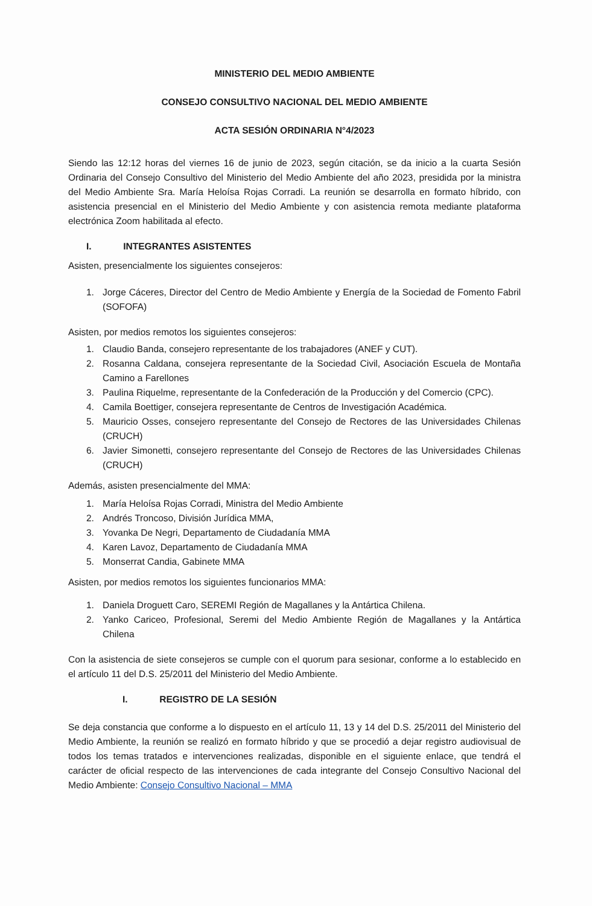MINISTERIO DEL MEDIO AMBIENTE
CONSEJO CONSULTIVO NACIONAL DEL MEDIO AMBIENTE
ACTA SESIÓN ORDINARIA N°4/2023
Siendo las 12:12 horas del viernes 16 de junio de 2023, según citación, se da inicio a la cuarta Sesión Ordinaria del Consejo Consultivo del Ministerio del Medio Ambiente del año 2023, presidida por la ministra del Medio Ambiente Sra. María Heloísa Rojas Corradi. La reunión se desarrolla en formato híbrido, con asistencia presencial en el Ministerio del Medio Ambiente y con asistencia remota mediante plataforma electrónica Zoom habilitada al efecto.
I. INTEGRANTES ASISTENTES
Asisten, presencialmente los siguientes consejeros:
1. Jorge Cáceres, Director del Centro de Medio Ambiente y Energía de la Sociedad de Fomento Fabril (SOFOFA)
Asisten, por medios remotos los siguientes consejeros:
1. Claudio Banda, consejero representante de los trabajadores (ANEF y CUT).
2. Rosanna Caldana, consejera representante de la Sociedad Civil, Asociación Escuela de Montaña Camino a Farellones
3. Paulina Riquelme, representante de la Confederación de la Producción y del Comercio (CPC).
4. Camila Boettiger, consejera representante de Centros de Investigación Académica.
5. Mauricio Osses, consejero representante del Consejo de Rectores de las Universidades Chilenas (CRUCH)
6. Javier Simonetti, consejero representante del Consejo de Rectores de las Universidades Chilenas (CRUCH)
Además, asisten presencialmente del MMA:
1. María Heloísa Rojas Corradi, Ministra del Medio Ambiente
2. Andrés Troncoso, División Jurídica MMA,
3. Yovanka De Negri, Departamento de Ciudadanía MMA
4. Karen Lavoz, Departamento de Ciudadanía MMA
5. Monserrat Candia, Gabinete MMA
Asisten, por medios remotos los siguientes funcionarios MMA:
1. Daniela Droguett Caro, SEREMI Región de Magallanes y la Antártica Chilena.
2. Yanko Cariceo, Profesional, Seremi del Medio Ambiente Región de Magallanes y la Antártica Chilena
Con la asistencia de siete consejeros se cumple con el quorum para sesionar, conforme a lo establecido en el artículo 11 del D.S. 25/2011 del Ministerio del Medio Ambiente.
I. REGISTRO DE LA SESIÓN
Se deja constancia que conforme a lo dispuesto en el artículo 11, 13 y 14 del D.S. 25/2011 del Ministerio del Medio Ambiente, la reunión se realizó en formato híbrido y que se procedió a dejar registro audiovisual de todos los temas tratados e intervenciones realizadas, disponible en el siguiente enlace, que tendrá el carácter de oficial respecto de las intervenciones de cada integrante del Consejo Consultivo Nacional del Medio Ambiente: Consejo Consultivo Nacional – MMA